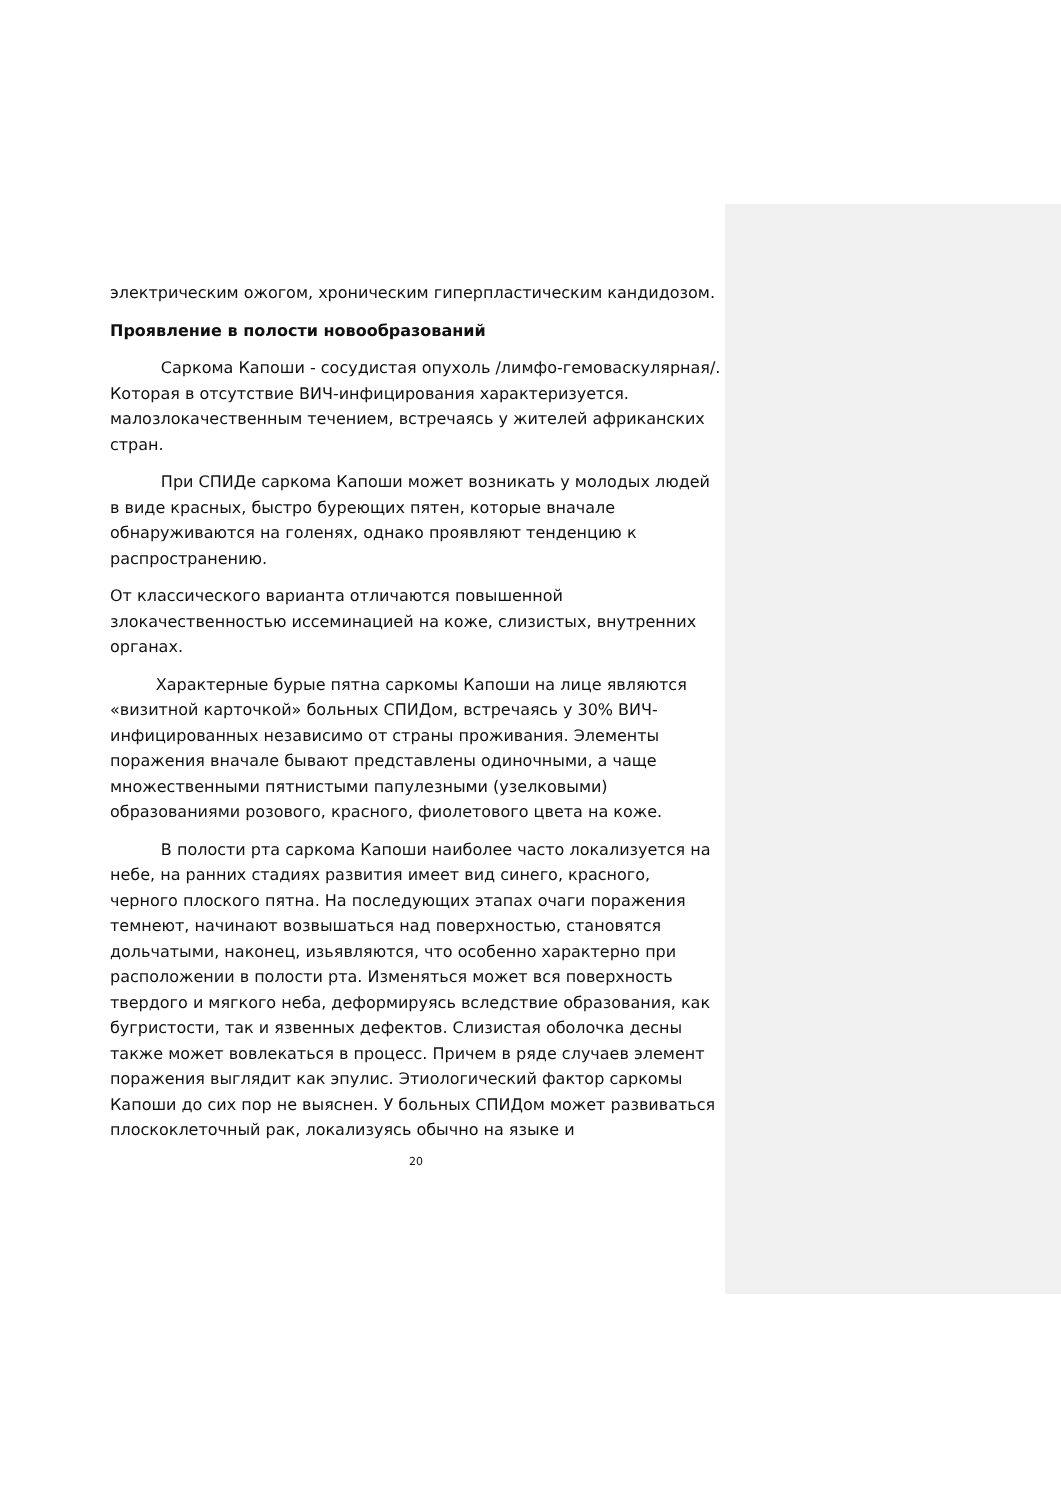электрическим ожогом, хроническим гиперпластическим кандидозом.
Проявление в полости новообразований
Саркома Капоши - сосудистая опухоль /лимфо-гемоваскулярная/. Которая в отсутствие ВИЧ-инфицирования характеризуется. малозлокачественным течением, встречаясь у жителей африканских стран.
При СПИДе саркома Капоши может возникать у молодых людей в виде красных, быстро буреющих пятен, которые вначале обнаруживаются на голенях, однако проявляют тенденцию к распространению.
От классического варианта отличаются повышенной злокачественностью иссеминацией на коже, слизистых, внутренних органах.
Характерные бурые пятна саркомы Капоши на лице являются «визитной карточкой» больных СПИДом, встречаясь у 30% ВИЧ-инфицированных независимо от страны проживания. Элементы поражения вначале бывают представлены одиночными, а чаще множественными пятнистыми папулезными (узелковыми) образованиями розового, красного, фиолетового цвета на коже.
В полости рта саркома Капоши наиболее часто локализуется на небе, на ранних стадиях развития имеет вид синего, красного, черного плоского пятна. На последующих этапах очаги поражения темнеют, начинают возвышаться над поверхностью, становятся дольчатыми, наконец, изьявляются, что особенно характерно при расположении в полости рта. Изменяться может вся поверхность твердого и мягкого неба, деформируясь вследствие образования, как бугристости, так и язвенных дефектов. Слизистая оболочка десны также может вовлекаться в процесс. Причем в ряде случаев элемент поражения выглядит как эпулис. Этиологический фактор саркомы Капоши до сих пор не выяснен. У больных СПИДом может развиваться плоскоклеточный рак, локализуясь обычно на языке и
20